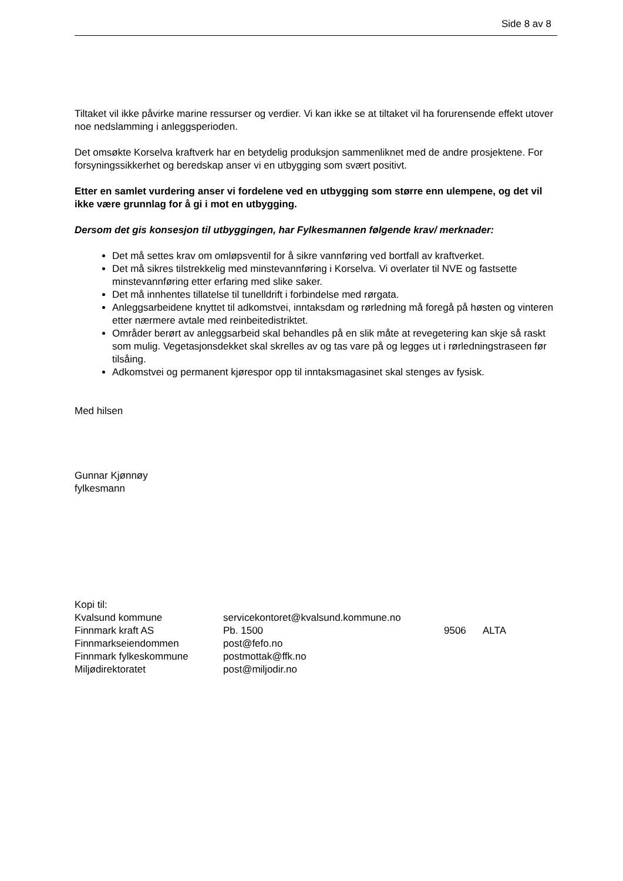Side 8 av 8
Tiltaket vil ikke påvirke marine ressurser og verdier. Vi kan ikke se at tiltaket vil ha forurensende effekt utover noe nedslamming i anleggsperioden.
Det omsøkte Korselva kraftverk har en betydelig produksjon sammenliknet med de andre prosjektene. For forsyningssikkerhet og beredskap anser vi en utbygging som svært positivt.
Etter en samlet vurdering anser vi fordelene ved en utbygging som større enn ulempene, og det vil ikke være grunnlag for å gi i mot en utbygging.
Dersom det gis konsesjon til utbyggingen, har Fylkesmannen følgende krav/ merknader:
Det må settes krav om omløpsventil for å sikre vannføring ved bortfall av kraftverket.
Det må sikres tilstrekkelig med minstevannføring i Korselva. Vi overlater til NVE og fastsette minstevannføring etter erfaring med slike saker.
Det må innhentes tillatelse til tunelldrift i forbindelse med rørgata.
Anleggsarbeidene knyttet til adkomstvei, inntaksdam og rørledning må foregå på høsten og vinteren etter nærmere avtale med reinbeitedistriktet.
Områder berørt av anleggsarbeid skal behandles på en slik måte at revegetering kan skje så raskt som mulig. Vegetasjonsdekket skal skrelles av og tas vare på og legges ut i rørledningstraseen før tilsåing.
Adkomstvei og permanent kjørespor opp til inntaksmagasinet skal stenges av fysisk.
Med hilsen
Gunnar Kjønnøy
fylkesmann
Kopi til:
| Kvalsund kommune | servicekontoret@kvalsund.kommune.no | | |
| Finnmark kraft AS | Pb. 1500 | 9506 | ALTA |
| Finnmarkseiendommen | post@fefo.no | | |
| Finnmark fylkeskommune | postmottak@ffk.no | | |
| Miljødirektoratet | post@miljodir.no | | |